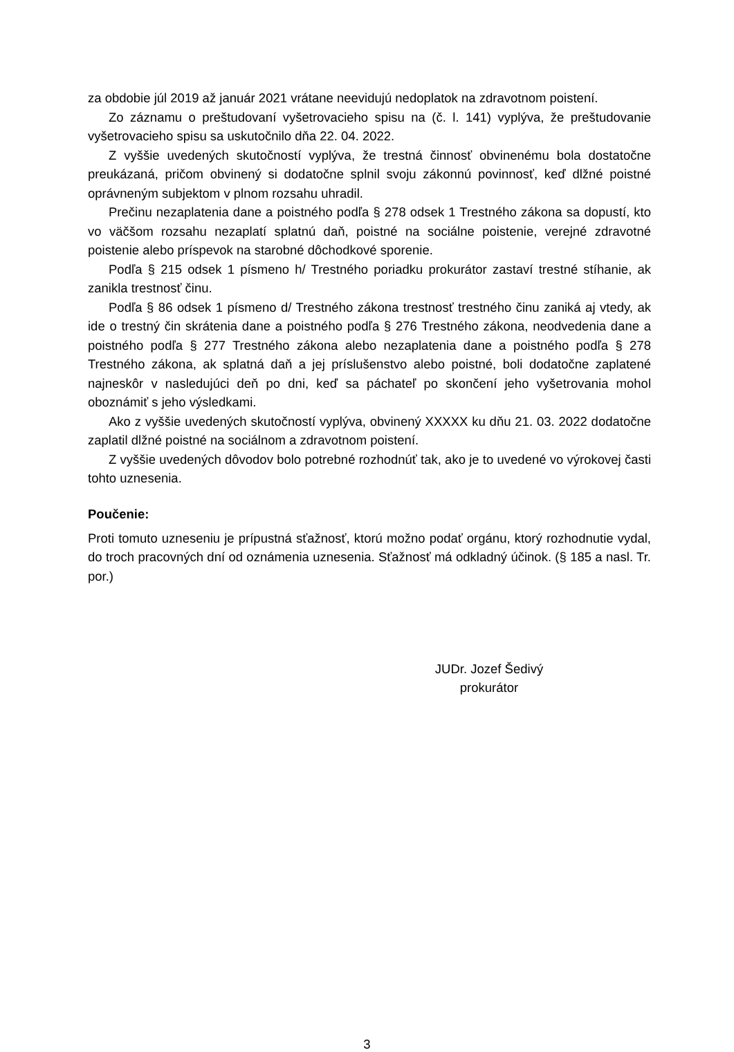za obdobie júl 2019 až január 2021 vrátane neevidujú nedoplatok na zdravotnom poistení.
Zo záznamu o preštudovaní vyšetrovacieho spisu na (č. l. 141) vyplýva, že preštudovanie vyšetrovacieho spisu sa uskutočnilo dňa 22. 04. 2022.
Z vyššie uvedených skutočností vyplýva, že trestná činnosť obvinenému bola dostatočne preukázaná, pričom obvinený si dodatočne splnil svoju zákonnú povinnosť, keď dlžné poistné oprávneným subjektom v plnom rozsahu uhradil.
Prečinu nezaplatenia dane a poistného podľa § 278 odsek 1 Trestného zákona sa dopustí, kto vo väčšom rozsahu nezaplatí splatnú daň, poistné na sociálne poistenie, verejné zdravotné poistenie alebo príspevok na starobné dôchodkové sporenie.
Podľa § 215 odsek 1 písmeno h/ Trestného poriadku prokurátor zastaví trestné stíhanie, ak zanikla trestnosť činu.
Podľa § 86 odsek 1 písmeno d/ Trestného zákona trestnosť trestného činu zaniká aj vtedy, ak ide o trestný čin skrátenia dane a poistného podľa § 276 Trestného zákona, neodvedenia dane a poistného podľa § 277 Trestného zákona alebo nezaplatenia dane a poistného podľa § 278 Trestného zákona, ak splatná daň a jej príslušenstvo alebo poistné, boli dodatočne zaplatené najneskôr v nasledujúci deň po dni, keď sa páchateľ po skončení jeho vyšetrovania mohol oboznámiť s jeho výsledkami.
Ako z vyššie uvedených skutočností vyplýva, obvinený XXXXX ku dňu 21. 03. 2022 dodatočne zaplatil dlžné poistné na sociálnom a zdravotnom poistení.
Z vyššie uvedených dôvodov bolo potrebné rozhodnúť tak, ako je to uvedené vo výrokovej časti tohto uznesenia.
Poučenie:
Proti tomuto uzneseniu je prípustná sťažnosť, ktorú možno podať orgánu, ktorý rozhodnutie vydal, do troch pracovných dní od oznámenia uznesenia. Sťažnosť má odkladný účinok. (§ 185 a nasl. Tr. por.)
JUDr. Jozef Šedivý
prokurátor
3